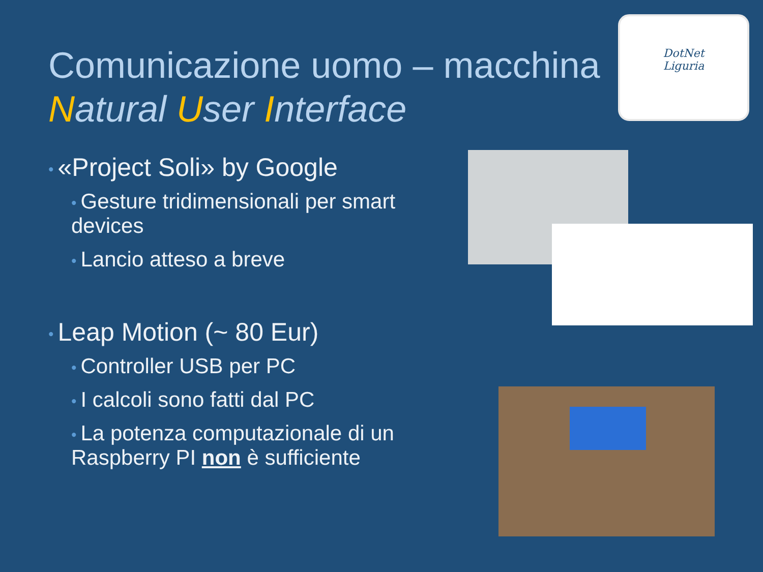Comunicazione uomo – macchina
Natural User Interface
DotNet
Liguria
• «Project Soli» by Google
• Gesture tridimensionali per smart devices
• Lancio atteso a breve
• Leap Motion (~ 80 Eur)
• Controller USB per PC
• I calcoli sono fatti dal PC
• La potenza computazionale di un Raspberry PI non è sufficiente